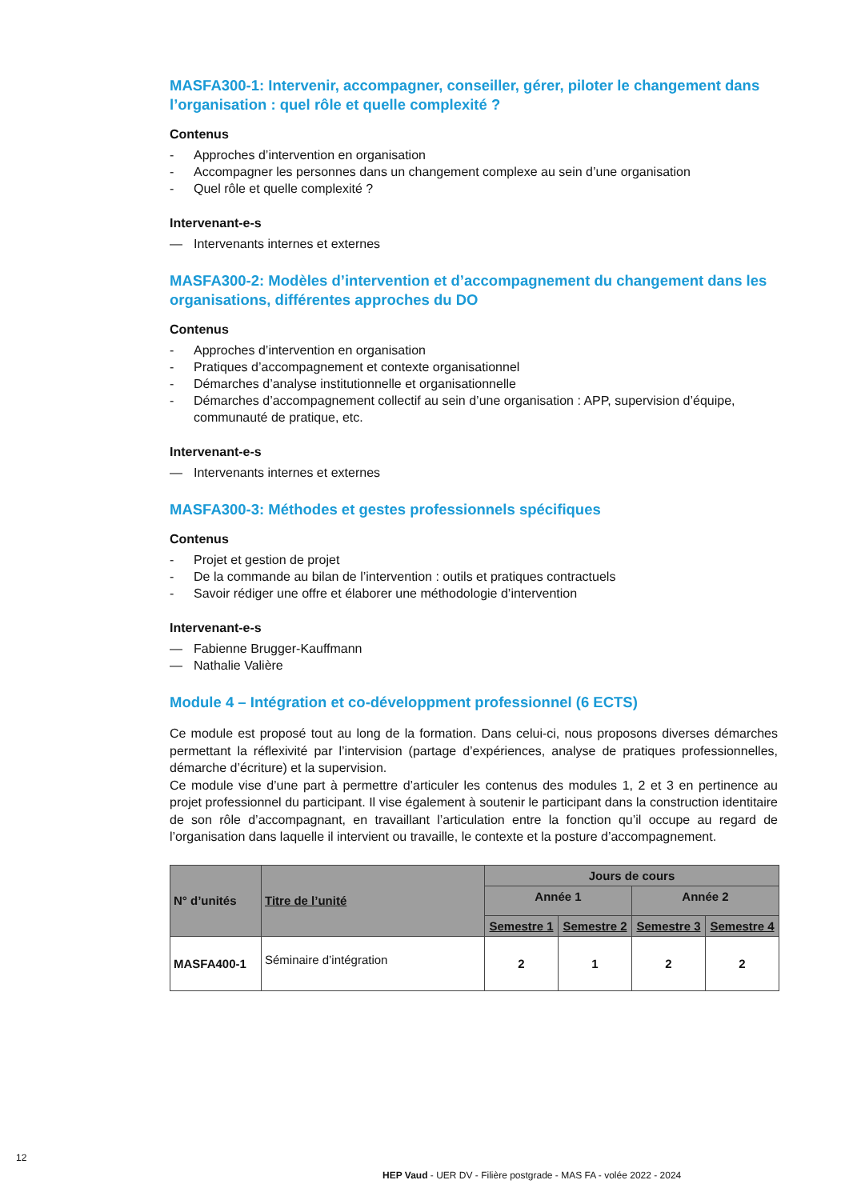MASFA300-1: Intervenir, accompagner, conseiller, gérer, piloter le changement dans l’organisation : quel rôle et quelle complexité ?
Contenus
- Approches d’intervention en organisation
- Accompagner les personnes dans un changement complexe au sein d’une organisation
- Quel rôle et quelle complexité ?
Intervenant-e-s
— Intervenants internes et externes
MASFA300-2: Modèles d’intervention et d’accompagnement du changement dans les organisations, différentes approches du DO
Contenus
- Approches d’intervention en organisation
- Pratiques d’accompagnement et contexte organisationnel
- Démarches d’analyse institutionnelle et organisationnelle
- Démarches d’accompagnement collectif au sein d’une organisation : APP, supervision d’équipe, communauté de pratique, etc.
Intervenant-e-s
— Intervenants internes et externes
MASFA300-3: Méthodes et gestes professionnels spécifiques
Contenus
- Projet et gestion de projet
- De la commande au bilan de l’intervention : outils et pratiques contractuels
- Savoir rédiger une offre et élaborer une méthodologie d’intervention
Intervenant-e-s
— Fabienne Brugger-Kauffmann
— Nathalie Valière
Module 4 – Intégration et co-développment professionnel (6 ECTS)
Ce module est proposé tout au long de la formation. Dans celui-ci, nous proposons diverses démarches permettant la réflexivité par l’intervision (partage d’expériences, analyse de pratiques professionnelles, démarche d’écriture) et la supervision.
Ce module vise d’une part à permettre d’articuler les contenus des modules 1, 2 et 3 en pertinence au projet professionnel du participant. Il vise également à soutenir le participant dans la construction identitaire de son rôle d’accompagnant, en travaillant l’articulation entre la fonction qu’il occupe au regard de l’organisation dans laquelle il intervient ou travaille, le contexte et la posture d’accompagnement.
| N° d’unités | Titre de l’unité | Jours de cours | | | |
| --- | --- | --- | --- | --- | --- |
| | | Année 1 | | Année 2 | |
| | | Semestre 1 | Semestre 2 | Semestre 3 | Semestre 4 |
| MASFA400-1 | Séminaire d’intégration | 2 | 1 | 2 | 2 |
12
HEP Vaud - UER DV - Filière postgrade - MAS FA - volée 2022 - 2024